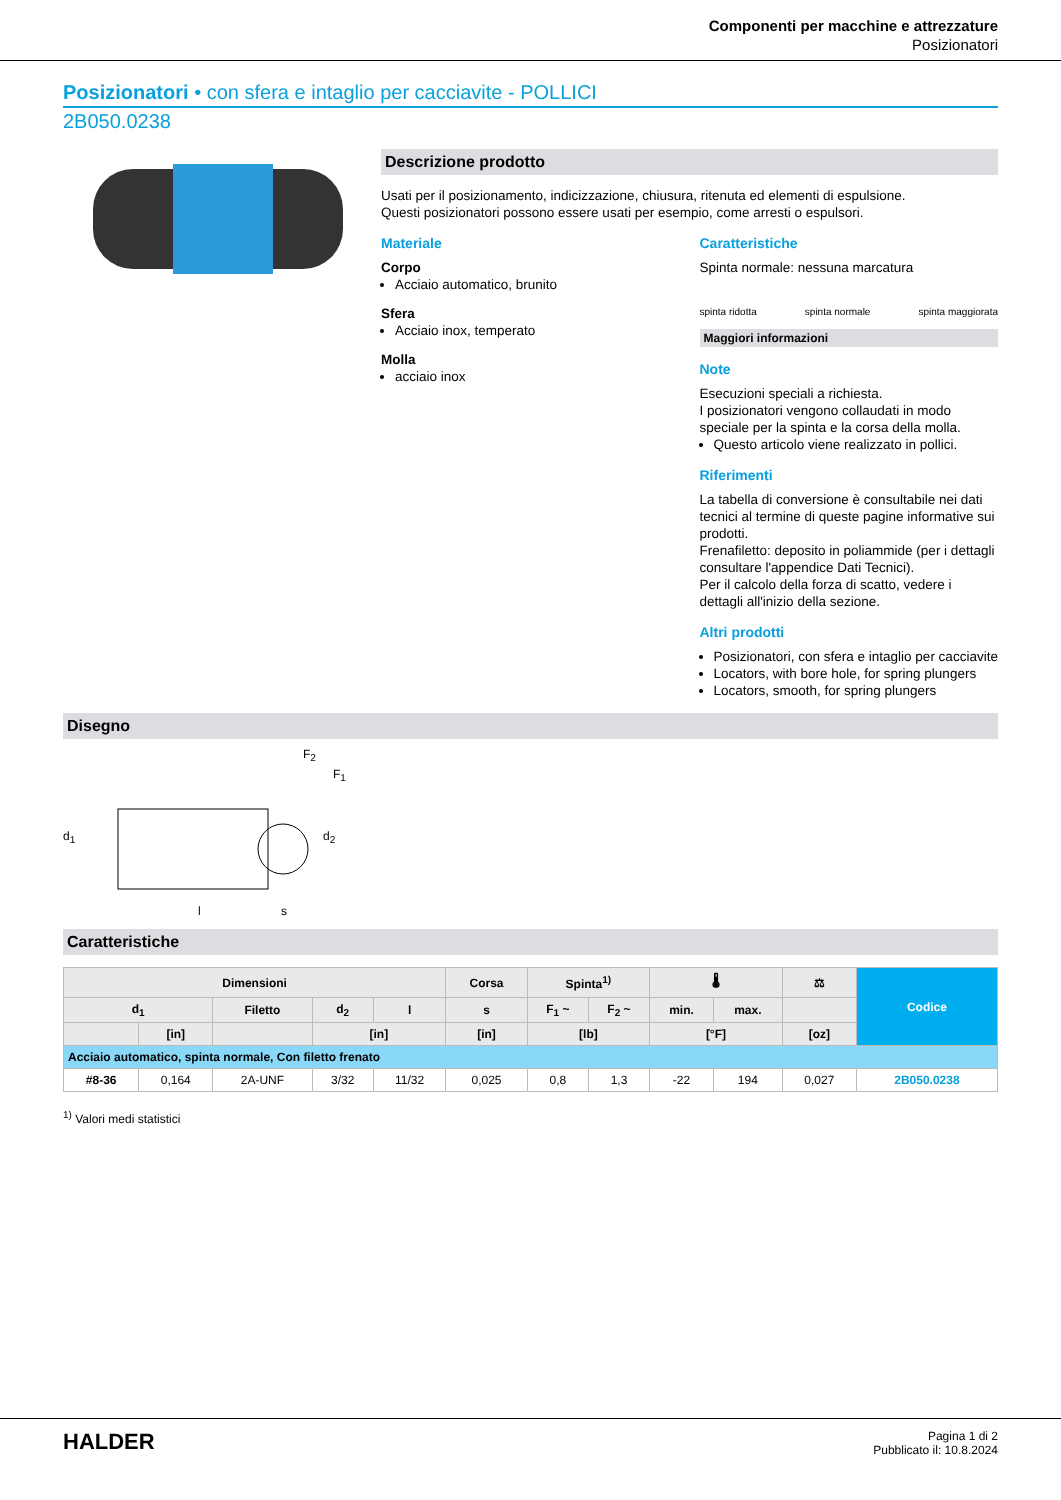Componenti per macchine e attrezzature
Posizionatori
Posizionatori • con sfera e intaglio per cacciavite - POLLICI
2B050.0238
Descrizione prodotto
Usati per il posizionamento, indicizzazione, chiusura, ritenuta ed elementi di espulsione.
Questi posizionatori possono essere usati per esempio, come arresti o espulsori.
Materiale
Corpo
Acciaio automatico, brunito
Sfera
Acciaio inox, temperato
Molla
acciaio inox
Caratteristiche
Spinta normale: nessuna marcatura
spinta ridotta spinta normale spinta maggiorata
Maggiori informazioni
Note
Esecuzioni speciali a richiesta.
I posizionatori vengono collaudati in modo speciale per la spinta e la corsa della molla.
Questo articolo viene realizzato in pollici.
Riferimenti
La tabella di conversione è consultabile nei dati tecnici al termine di queste pagine informative sui prodotti.
Frenafiletto: deposito in poliammide (per i dettagli consultare l'appendice Dati Tecnici).
Per il calcolo della forza di scatto, vedere i dettagli all'inizio della sezione.
Altri prodotti
Posizionatori, con sfera e intaglio per cacciavite
Locators, with bore hole, for spring plungers
Locators, smooth, for spring plungers
Disegno
F<sub>2</sub>
F<sub>1</sub>
d<sub>1</sub> d<sub>2</sub>
l s
Caratteristiche
| Dimensioni | | | | | Corsa | Spinta<sup>1)</sup> | | 🌡 | | ⚖ | Codice |
| --- | --- | --- | --- | --- | --- | --- | --- | --- | --- | --- | --- |
| d<sub>1</sub> | | Filetto | d<sub>2</sub> | l | s | F<sub>1</sub> ~ | F<sub>2</sub> ~ | min. | max. | | |
| | [in] | | [in] | | [in] | [lb] | | [°F] | | [oz] | |
| Acciaio automatico, spinta normale, Con filetto frenato | | | | | | | | | | | |
| #8-36 | 0,164 | 2A-UNF | 3/32 | 11/32 | 0,025 | 0,8 | 1,3 | -22 | 194 | 0,027 | 2B050.0238 |
<sup>1)</sup> Valori medi statistici
HALDER
Pagina 1 di 2
Pubblicato il: 10.8.2024